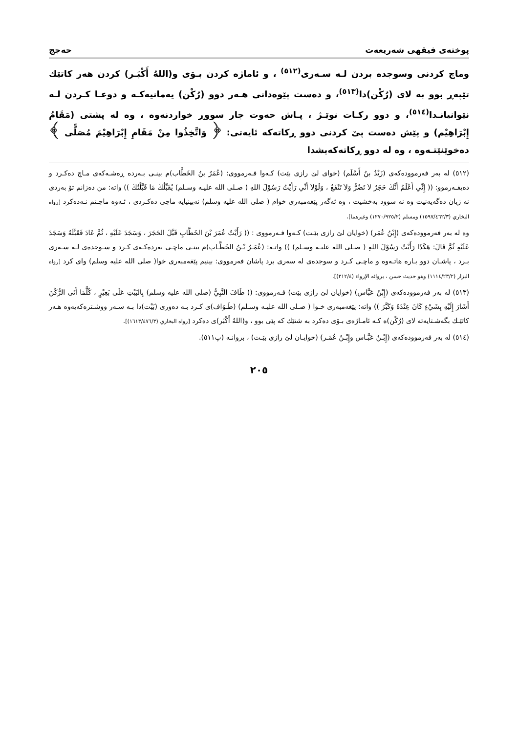پوختەی فیقهی شەریعەت حەجج
وماچ كردنی وسوجده بردن لـه سـەری<sup>(٥١٢)</sup> ، و ئاماژه كردن بـۆی و(اللهُ أَكْبَـر) كردن هەر كاتێك تێپەڕ بوو به لای (رُكْن)دا<sup>(٥١٣)</sup>، و دەست پێوەدانی هـەر دوو (رُكْن) یەمانیەكـه و دوعـا كـردن لـه نێوانیانـدا<sup>(٥١٤)</sup>، و دوو ركـات نوێـژ ، پـاش حەوت جار سووڕ خواردنەوە ، وه له پشتی (مَقَامُ إِبْرَاهِیْم) و پێش دەست پێ كردنی دوو ڕكاتەكە ئایەتی: ﴿ وَاتَّخِذُوا مِنْ مَقَامِ إِبْرَاهِيْمَ مُصَلًّى ﴾ دەخوێنێتـەوە ، وه له دوو ڕكاتەكەیشدا
(٥١٢) له بەر فەرموودەكەی (زَيْدُ بنُ أَسْلَم) (خوای لێ رازی بێت) كـەوا فـەرمووی: (عُمَرُ بنُ الخَطَّاب)م بینـی بـەردە ڕەشـەكەی مـاچ دەكـرد و دەیفـەرموو: (( إِنِّي أَعْلَمُ أَنَّكَ حَجَرٌ لاَ تَضُرُّ وَلاَ تَنْفَعُ ، وَلَوْلاَ أَنِّي رَأَيْتُ رَسُوْلَ اللهِ ( صـلى الله علیـه وسـلم) يُقَبِّلُكَ مَا قَبَّلْتُكَ )) واته: من دەزانم تۆ بەردی نه زیان دەگەیەنیت وه نه سوود بەخشیت ، وه ئەگەر پێغەمبەری خوام ( صلى الله علیه وسلم) نەبینیایه ماچی دەكـردی ، ئـەوه ماچـتم نـەدەكرد [رواه البخاري (١٥٩٧/٤٦٢/٣) ومسلم (١٢٧٠/٩٢٥/٢) وغیرهما].
وه له بەر فەرموودەكەی (إِبْنُ عُمَر) (خوایان لێ رازی بێـت) كـەوا فـەرمووی : (( رَأَيْتُ عُمَرَ بْنَ الخَطَّابِ قَبَّلَ الحَجَرَ ، وَسَجَدَ عَلَيْهِ ، ثُمَّ عَادَ فَقَبَّلَهُ وَسَجَدَ عَلَيْهِ ثُمَّ قَالَ: هَكَذَا رَأَيْتُ رَسُوْلَ اللهِ ( صـلى الله علیـه وسـلم) )) واتـه: (عُمَـرُ بْـنُ الخَطَّـاب)م بینـی ماچـی بەردەكـەی كـرد و سـوجدەی لـە سـەری بـرد ، پاشـان دوو بـارە هاتـەوە و ماچـی كـرد و سوجدەی له سەری برد پاشان فەرمووی: بینیم پێغەمبەری خوا( صلى الله علیه وسلم) وای كرد [رواه البزار (١١١٤/٢٣/٢) وهو حدیث حسن ، بروائه الإرواء (٣١٢/٤)].
(٥١٣) له بەر فەرموودەكەی (إِبْنُ عَبَّاس) (خوایان لێ رازی بێت) فـەرمووی: (( طَافَ النَّبِيُّ (صلى الله علیه وسلم) بِالبَيْتِ عَلَى بَعِيْرٍ ، كُلَّمَا أَتَى الرُّكْنَ أَشَارَ إِلَيْهِ بِشَيْءٍ كَانَ عِنْدَهُ وَكَبَّرَ )) واته: پێغەمبەری خـوا ( صـلى الله علیـه وسـلم) (طَـوَاف)ی كـرد بـە دەوری (بَيْت)دا بـە سـەر ووشـترەكەیەوە هـەر كاتێـك بگەشـتایەتە لای (رُكْن)ه كـە ئامـاژەی بـۆی دەكرد به شتێك كه پێی بوو ، و(اللهُ أَكْبَر)ی دەكرد [رواه البخاري (١٦١٣/٤٧٦/٣)].
(٥١٤) له بەر فەرموودەكەی (إِبْـنُ عَبَّـاس وإِبْـنُ عُمَـر) (خوایـان لێ رازی بێـت) ، بروانـه (پ٥١١).
٢٠٥